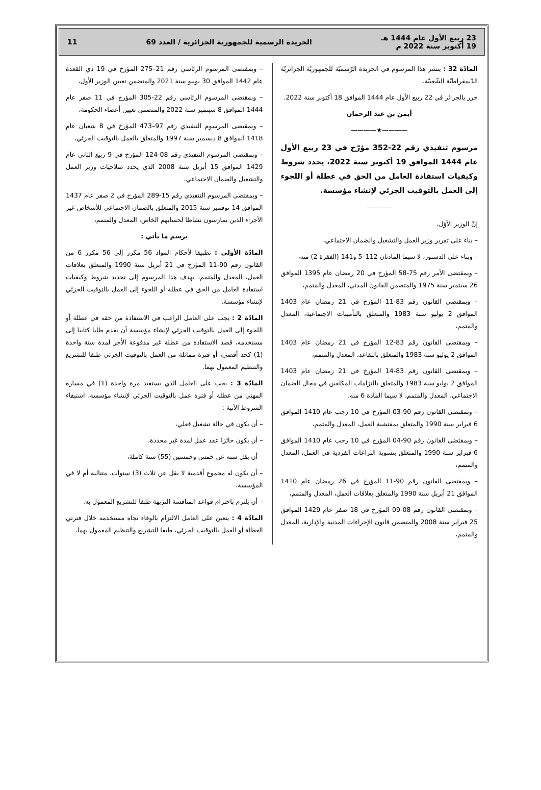23 ربيع الأول عام 1444 هـ
19 أكتوبر سنة 2022 م
الجريدة الرسمية للجمهورية الجزائرية / العدد 69
11
المادّة 32 : ينشر هذا المرسوم في الجريدة الرّسميّة للجمهوريّة الجزائريّة الدّيمقراطيّة الشّعبيّة.
حرر بالجزائر في 22 ربيع الأول عام 1444 الموافق 18 أكتوبر سنة 2022.
أيمن بن عبد الرحمان
————★————
مرسوم تنفيذي رقم 22-352 مؤرّخ في 23 ربيع الأول عام 1444 الموافق 19 أكتوبر سنة 2022، يحدد شروط وكيفيات استفادة العامل من الحق في عطلة أو اللجوء إلى العمل بالتوقيت الجزئي لإنشاء مؤسسة.
————
إنّ الوزير الأوّل،
– بناء على تقرير وزير العمل والتشغيل والضمان الاجتماعي،
– وبناء على الدستور، لا سيما المادتان 112–5 و141 (الفقرة 2) منه،
– وبمقتضى الأمر رقم 75-58 المؤرخ في 20 رمضان عام 1395 الموافق 26 سبتمبر سنة 1975 والمتضمن القانون المدني، المعدل والمتمم،
– وبمقتضى القانون رقم 83-11 المؤرخ في 21 رمضان عام 1403 الموافق 2 يوليو سنة 1983 والمتعلق بالتأمينات الاجتماعية، المعدل والمتمم،
– وبمقتضى القانون رقم 83-12 المؤرخ في 21 رمضان عام 1403 الموافق 2 يوليو سنة 1983 والمتعلق بالتقاعد، المعدل والمتمم،
– وبمقتضى القانون رقم 83-14 المؤرخ في 21 رمضان عام 1403 الموافق 2 يوليو سنة 1983 والمتعلق بالتزامات المكلفين في مجال الضمان الاجتماعي، المعدل والمتمم، لا سيما المادة 6 منه،
– وبمقتضى القانون رقم 90-03 المؤرخ في 10 رجب عام 1410 الموافق 6 فبراير سنة 1990 والمتعلق بمفتشية العمل، المعدل والمتمم،
– وبمقتضى القانون رقم 90-04 المؤرخ في 10 رجب عام 1410 الموافق 6 فبراير سنة 1990 والمتعلق بتسوية النزاعات الفردية في العمل، المعدل والمتمم،
– وبمقتضى القانون رقم 90-11 المؤرخ في 26 رمضان عام 1410 الموافق 21 أبريل سنة 1990 والمتعلق بعلاقات العمل، المعدل والمتمم،
– وبمقتضى القانون رقم 08-09 المؤرخ في 18 صفر عام 1429 الموافق 25 فبراير سنة 2008 والمتضمن قانون الإجراءات المدنية والإدارية، المعدل والمتمم،
– وبمقتضى المرسوم الرئاسي رقم 21–275 المؤرخ في 19 ذي القعدة عام 1442 الموافق 30 يونيو سنة 2021 والمتضمن تعيين الوزير الأول،
– وبمقتضى المرسوم الرئاسي رقم 22-305 المؤرخ في 11 صفر عام 1444 الموافق 8 سبتمبر سنة 2022 والمتضمن تعيين أعضاء الحكومة،
– وبمقتضى المرسوم التنفيذي رقم 97–473 المؤرخ في 8 شعبان عام 1418 الموافق 8 ديسمبر سنة 1997 والمتعلق بالعمل بالتوقيت الجزئي،
– وبمقتضى المرسوم التنفيذي رقم 08-124 المؤرخ في 9 ربيع الثاني عام 1429 الموافق 15 أبريل سنة 2008 الذي يحدد صلاحيات وزير العمل والتشغيل والضمان الاجتماعي،
– وبمقتضى المرسوم التنفيذي رقم 15-289 المؤرخ في 2 صفر عام 1437 الموافق 14 نوفمبر سنة 2015 والمتعلق بالضمان الاجتماعي للأشخاص غير الأجراء الذين يمارسون نشاطا لحسابهم الخاص، المعدل والمتمم،
يرسم ما يأتي :
المادّة الأولى : تطبيقا لأحكام المواد 56 مكرر إلى 56 مكرر 6 من القانون رقم 90-11 المؤرخ في 21 أبريل سنة 1990 والمتعلق بعلاقات العمل، المعدل والمتمم، يهدف هذا المرسوم إلى تحديد شروط وكيفيات استفادة العامل من الحق في عطلة أو اللجوء إلى العمل بالتوقيت الجزئي لإنشاء مؤسسة.
المادّة 2 : يجب على العامل الراغب في الاستفادة من حقه في عطلة أو اللجوء إلى العمل بالتوقيت الجزئي لإنشاء مؤسسة أن يقدم طلبا كتابيا إلى مستخدمه، قصد الاستفادة من عطلة غير مدفوعة الأجر لمدة سنة واحدة (1) كحد أقصى، أو فترة مماثلة من العمل بالتوقيت الجزئي طبقا للتشريع والتنظيم المعمول بهما.
المادّة 3 : يجب على العامل الذي يستفيد مرة واحدة (1) في مساره المهني من عطلة أو فترة عمل بالتوقيت الجزئي لإنشاء مؤسسة، استيفاء الشروط الآتية :
– أن يكون في حالة تشغيل فعلي،
– أن يكون حائزا عقد عمل لمدة غير محددة،
– أن يقل سنه عن خمس وخمسين (55) سنة كاملة،
– أن يكون له مجموع أقدمية لا يقل عن ثلاث (3) سنوات، متتالية أم لا في المؤسسة،
– أن يلتزم باحترام قواعد المنافسة النزيهة طبقا للتشريع المعمول به.
المادّة 4 : يتعين على العامل الالتزام بالوفاء تجاه مستخدمه خلال فترتي العطلة أو العمل بالتوقيت الجزئي، طبقا للتشريع والتنظيم المعمول بهما.